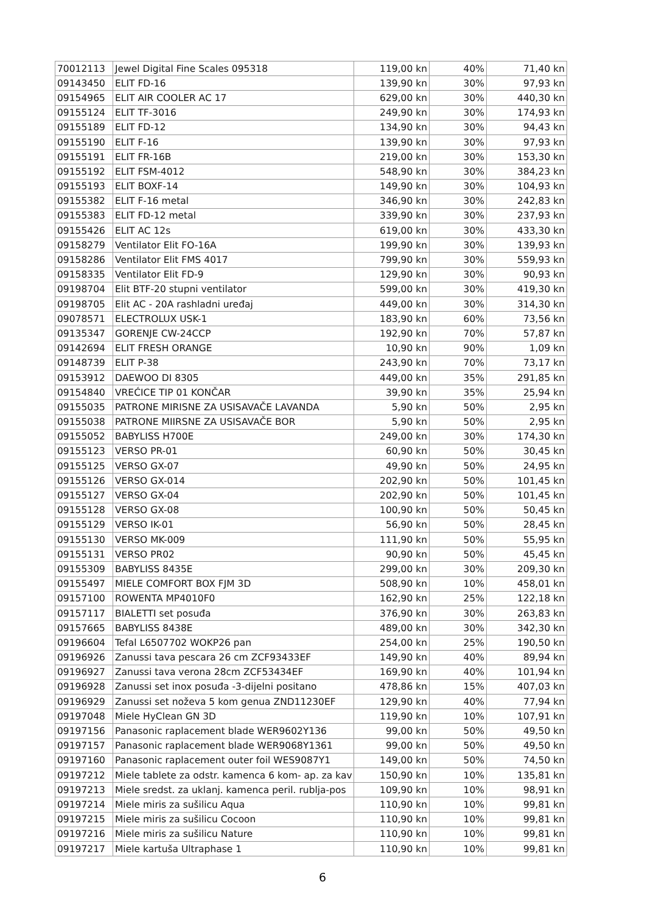| 70012113 | Jewel Digital Fine Scales 095318 | 119,00 kn | 40% | 71,40 kn |
| 09143450 | ELIT FD-16 | 139,90 kn | 30% | 97,93 kn |
| 09154965 | ELIT AIR COOLER AC 17 | 629,00 kn | 30% | 440,30 kn |
| 09155124 | ELIT TF-3016 | 249,90 kn | 30% | 174,93 kn |
| 09155189 | ELIT FD-12 | 134,90 kn | 30% | 94,43 kn |
| 09155190 | ELIT F-16 | 139,90 kn | 30% | 97,93 kn |
| 09155191 | ELIT FR-16B | 219,00 kn | 30% | 153,30 kn |
| 09155192 | ELIT FSM-4012 | 548,90 kn | 30% | 384,23 kn |
| 09155193 | ELIT BOXF-14 | 149,90 kn | 30% | 104,93 kn |
| 09155382 | ELIT F-16 metal | 346,90 kn | 30% | 242,83 kn |
| 09155383 | ELIT FD-12 metal | 339,90 kn | 30% | 237,93 kn |
| 09155426 | ELIT AC 12s | 619,00 kn | 30% | 433,30 kn |
| 09158279 | Ventilator Elit FO-16A | 199,90 kn | 30% | 139,93 kn |
| 09158286 | Ventilator Elit FMS 4017 | 799,90 kn | 30% | 559,93 kn |
| 09158335 | Ventilator Elit FD-9 | 129,90 kn | 30% | 90,93 kn |
| 09198704 | Elit BTF-20 stupni ventilator | 599,00 kn | 30% | 419,30 kn |
| 09198705 | Elit AC - 20A rashladni uređaj | 449,00 kn | 30% | 314,30 kn |
| 09078571 | ELECTROLUX USK-1 | 183,90 kn | 60% | 73,56 kn |
| 09135347 | GORENJE CW-24CCP | 192,90 kn | 70% | 57,87 kn |
| 09142694 | ELIT FRESH ORANGE | 10,90 kn | 90% | 1,09 kn |
| 09148739 | ELIT P-38 | 243,90 kn | 70% | 73,17 kn |
| 09153912 | DAEWOO DI 8305 | 449,00 kn | 35% | 291,85 kn |
| 09154840 | VREĆICE TIP 01 KONČAR | 39,90 kn | 35% | 25,94 kn |
| 09155035 | PATRONE MIRISNE ZA USISAVAČE LAVANDA | 5,90 kn | 50% | 2,95 kn |
| 09155038 | PATRONE MIIRSNE ZA USISAVAČE BOR | 5,90 kn | 50% | 2,95 kn |
| 09155052 | BABYLISS H700E | 249,00 kn | 30% | 174,30 kn |
| 09155123 | VERSO PR-01 | 60,90 kn | 50% | 30,45 kn |
| 09155125 | VERSO GX-07 | 49,90 kn | 50% | 24,95 kn |
| 09155126 | VERSO GX-014 | 202,90 kn | 50% | 101,45 kn |
| 09155127 | VERSO GX-04 | 202,90 kn | 50% | 101,45 kn |
| 09155128 | VERSO GX-08 | 100,90 kn | 50% | 50,45 kn |
| 09155129 | VERSO IK-01 | 56,90 kn | 50% | 28,45 kn |
| 09155130 | VERSO MK-009 | 111,90 kn | 50% | 55,95 kn |
| 09155131 | VERSO PR02 | 90,90 kn | 50% | 45,45 kn |
| 09155309 | BABYLISS 8435E | 299,00 kn | 30% | 209,30 kn |
| 09155497 | MIELE COMFORT BOX FJM 3D | 508,90 kn | 10% | 458,01 kn |
| 09157100 | ROWENTA MP4010F0 | 162,90 kn | 25% | 122,18 kn |
| 09157117 | BIALETTI set posuđa | 376,90 kn | 30% | 263,83 kn |
| 09157665 | BABYLISS 8438E | 489,00 kn | 30% | 342,30 kn |
| 09196604 | Tefal L6507702 WOKP26 pan | 254,00 kn | 25% | 190,50 kn |
| 09196926 | Zanussi tava pescara 26 cm ZCF93433EF | 149,90 kn | 40% | 89,94 kn |
| 09196927 | Zanussi tava verona 28cm ZCF53434EF | 169,90 kn | 40% | 101,94 kn |
| 09196928 | Zanussi set inox posuđa -3-dijelni positano | 478,86 kn | 15% | 407,03 kn |
| 09196929 | Zanussi set noževa 5 kom genua ZND11230EF | 129,90 kn | 40% | 77,94 kn |
| 09197048 | Miele HyClean GN 3D | 119,90 kn | 10% | 107,91 kn |
| 09197156 | Panasonic raplacement blade WER9602Y136 | 99,00 kn | 50% | 49,50 kn |
| 09197157 | Panasonic raplacement blade WER9068Y1361 | 99,00 kn | 50% | 49,50 kn |
| 09197160 | Panasonic raplacement outer foil WES9087Y1 | 149,00 kn | 50% | 74,50 kn |
| 09197212 | Miele tablete za odstr. kamenca 6 kom- ap. za kav | 150,90 kn | 10% | 135,81 kn |
| 09197213 | Miele sredst. za uklanj. kamenca peril. rublja-pos | 109,90 kn | 10% | 98,91 kn |
| 09197214 | Miele miris za sušilicu Aqua | 110,90 kn | 10% | 99,81 kn |
| 09197215 | Miele miris za sušilicu Cocoon | 110,90 kn | 10% | 99,81 kn |
| 09197216 | Miele miris za sušilicu Nature | 110,90 kn | 10% | 99,81 kn |
| 09197217 | Miele kartuša Ultraphase 1 | 110,90 kn | 10% | 99,81 kn |
6